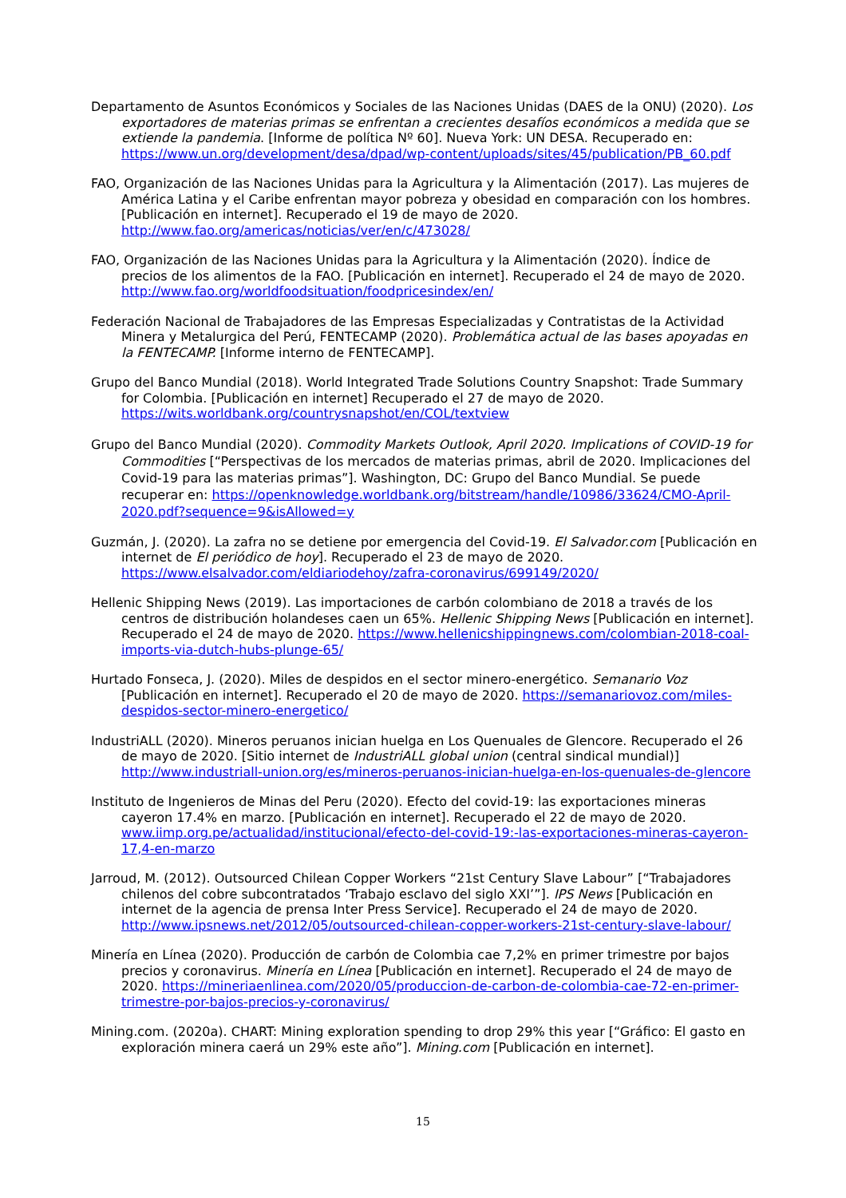Departamento de Asuntos Económicos y Sociales de las Naciones Unidas (DAES de la ONU) (2020). Los exportadores de materias primas se enfrentan a crecientes desafíos económicos a medida que se extiende la pandemia. [Informe de política Nº 60]. Nueva York: UN DESA. Recuperado en: https://www.un.org/development/desa/dpad/wp-content/uploads/sites/45/publication/PB_60.pdf
FAO, Organización de las Naciones Unidas para la Agricultura y la Alimentación (2017). Las mujeres de América Latina y el Caribe enfrentan mayor pobreza y obesidad en comparación con los hombres. [Publicación en internet]. Recuperado el 19 de mayo de 2020. http://www.fao.org/americas/noticias/ver/en/c/473028/
FAO, Organización de las Naciones Unidas para la Agricultura y la Alimentación (2020). Índice de precios de los alimentos de la FAO. [Publicación en internet]. Recuperado el 24 de mayo de 2020. http://www.fao.org/worldfoodsituation/foodpricesindex/en/
Federación Nacional de Trabajadores de las Empresas Especializadas y Contratistas de la Actividad Minera y Metalurgica del Perú, FENTECAMP (2020). Problemática actual de las bases apoyadas en la FENTECAMP. [Informe interno de FENTECAMP].
Grupo del Banco Mundial (2018). World Integrated Trade Solutions Country Snapshot: Trade Summary for Colombia. [Publicación en internet] Recuperado el 27 de mayo de 2020. https://wits.worldbank.org/countrysnapshot/en/COL/textview
Grupo del Banco Mundial (2020). Commodity Markets Outlook, April 2020. Implications of COVID-19 for Commodities [“Perspectivas de los mercados de materias primas, abril de 2020. Implicaciones del Covid-19 para las materias primas”]. Washington, DC: Grupo del Banco Mundial. Se puede recuperar en: https://openknowledge.worldbank.org/bitstream/handle/10986/33624/CMO-April-2020.pdf?sequence=9&isAllowed=y
Guzmán, J. (2020). La zafra no se detiene por emergencia del Covid-19. El Salvador.com [Publicación en internet de El periódico de hoy]. Recuperado el 23 de mayo de 2020. https://www.elsalvador.com/eldiariodehoy/zafra-coronavirus/699149/2020/
Hellenic Shipping News (2019). Las importaciones de carbón colombiano de 2018 a través de los centros de distribución holandeses caen un 65%. Hellenic Shipping News [Publicación en internet]. Recuperado el 24 de mayo de 2020. https://www.hellenicshippingnews.com/colombian-2018-coal-imports-via-dutch-hubs-plunge-65/
Hurtado Fonseca, J. (2020). Miles de despidos en el sector minero-energético. Semanario Voz [Publicación en internet]. Recuperado el 20 de mayo de 2020. https://semanariovoz.com/miles-despidos-sector-minero-energetico/
IndustriALL (2020). Mineros peruanos inician huelga en Los Quenuales de Glencore. Recuperado el 26 de mayo de 2020. [Sitio internet de IndustriALL global union (central sindical mundial)] http://www.industriall-union.org/es/mineros-peruanos-inician-huelga-en-los-quenuales-de-glencore
Instituto de Ingenieros de Minas del Peru (2020). Efecto del covid-19: las exportaciones mineras cayeron 17.4% en marzo. [Publicación en internet]. Recuperado el 22 de mayo de 2020. www.iimp.org.pe/actualidad/institucional/efecto-del-covid-19:-las-exportaciones-mineras-cayeron-17,4-en-marzo
Jarroud, M. (2012). Outsourced Chilean Copper Workers “21st Century Slave Labour” [“Trabajadores chilenos del cobre subcontratados ‘Trabajo esclavo del siglo XXI’”]. IPS News [Publicación en internet de la agencia de prensa Inter Press Service]. Recuperado el 24 de mayo de 2020. http://www.ipsnews.net/2012/05/outsourced-chilean-copper-workers-21st-century-slave-labour/
Minería en Línea (2020). Producción de carbón de Colombia cae 7,2% en primer trimestre por bajos precios y coronavirus. Minería en Línea [Publicación en internet]. Recuperado el 24 de mayo de 2020. https://mineriaenlinea.com/2020/05/produccion-de-carbon-de-colombia-cae-72-en-primer-trimestre-por-bajos-precios-y-coronavirus/
Mining.com. (2020a). CHART: Mining exploration spending to drop 29% this year [“Gráfico: El gasto en exploración minera caerá un 29% este año”]. Mining.com [Publicación en internet].
15